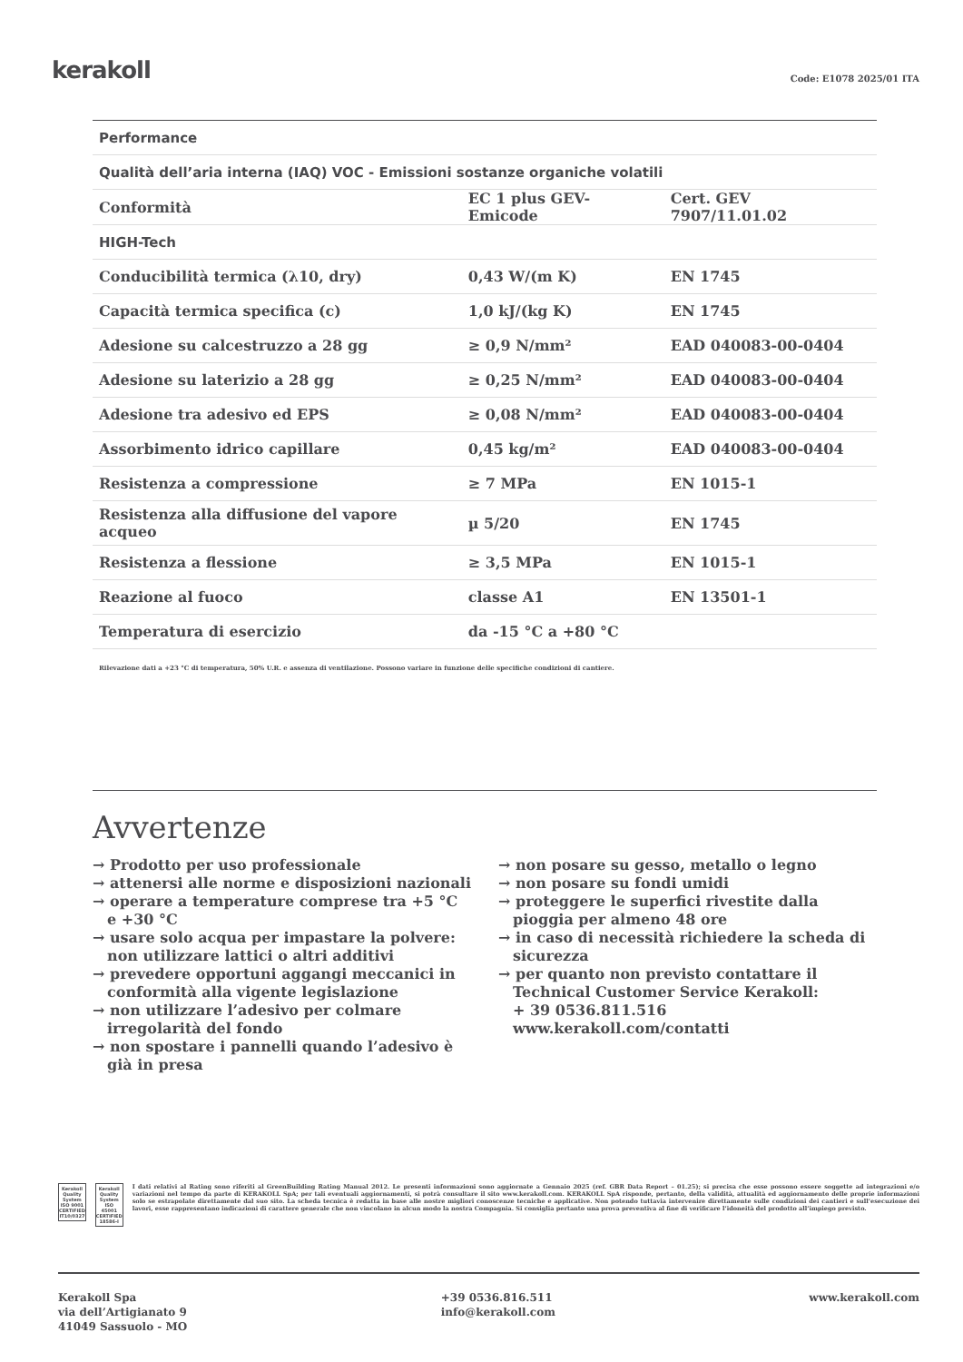kerakoll
Code: E1078 2025/01 ITA
| Performance | | |
| Qualità dell’aria interna (IAQ) VOC - Emissioni sostanze organiche volatili | | |
| Conformità | EC 1 plus GEV-Emicode | Cert. GEV 7907/11.01.02 |
| HIGH-Tech | | |
| Conducibilità termica (λ10, dry) | 0,43 W/(m K) | EN 1745 |
| Capacità termica specifica (c) | 1,0 kJ/(kg K) | EN 1745 |
| Adesione su calcestruzzo a 28 gg | ≥ 0,9 N/mm² | EAD 040083-00-0404 |
| Adesione su laterizio a 28 gg | ≥ 0,25 N/mm² | EAD 040083-00-0404 |
| Adesione tra adesivo ed EPS | ≥ 0,08 N/mm² | EAD 040083-00-0404 |
| Assorbimento idrico capillare | 0,45 kg/m² | EAD 040083-00-0404 |
| Resistenza a compressione | ≥ 7 MPa | EN 1015-1 |
| Resistenza alla diffusione del vapore acqueo | µ 5/20 | EN 1745 |
| Resistenza a flessione | ≥ 3,5 MPa | EN 1015-1 |
| Reazione al fuoco | classe A1 | EN 13501-1 |
| Temperatura di esercizio | da -15 °C a +80 °C | |
Rilevazione dati a +23 °C di temperatura, 50% U.R. e assenza di ventilazione. Possono variare in funzione delle specifiche condizioni di cantiere.
Avvertenze
→ Prodotto per uso professionale
→ attenersi alle norme e disposizioni nazionali
→ operare a temperature comprese tra +5 °C e +30 °C
→ usare solo acqua per impastare la polvere: non utilizzare lattici o altri additivi
→ prevedere opportuni aggangi meccanici in conformità alla vigente legislazione
→ non utilizzare l’adesivo per colmare irregolarità del fondo
→ non spostare i pannelli quando l’adesivo è già in presa
→ non posare su gesso, metallo o legno
→ non posare su fondi umidi
→ proteggere le superfici rivestite dalla pioggia per almeno 48 ore
→ in caso di necessità richiedere la scheda di sicurezza
→ per quanto non previsto contattare il Technical Customer Service Kerakoll:
+ 39 0536.811.516
www.kerakoll.com/contatti
Kerakoll Quality System
ISO 9001 CERTIFIED IT10/0327
Kerakoll Quality System
ISO 45001 CERTIFIED 18586-I
I dati relativi al Rating sono riferiti al GreenBuilding Rating Manual 2012. Le presenti informazioni sono aggiornate a Gennaio 2025 (ref. GBR Data Report – 01.25); si precisa che esse possono essere soggette ad integrazioni e/o variazioni nel tempo da parte di KERAKOLL SpA; per tali eventuali aggiornamenti, si potrà consultare il sito www.kerakoll.com. KERAKOLL SpA risponde, pertanto, della validità, attualità ed aggiornamento delle proprie informazioni solo se estrapolate direttamente dal suo sito. La scheda tecnica è redatta in base alle nostre migliori conoscenze tecniche e applicative. Non potendo tuttavia intervenire direttamente sulle condizioni dei cantieri e sull’esecuzione dei lavori, esse rappresentano indicazioni di carattere generale che non vincolano in alcun modo la nostra Compagnia. Si consiglia pertanto una prova preventiva al fine di verificare l’idoneità del prodotto all’impiego previsto.
Kerakoll Spa
via dell’Artigianato 9
41049 Sassuolo - MO
+39 0536.816.511
info@kerakoll.com
www.kerakoll.com